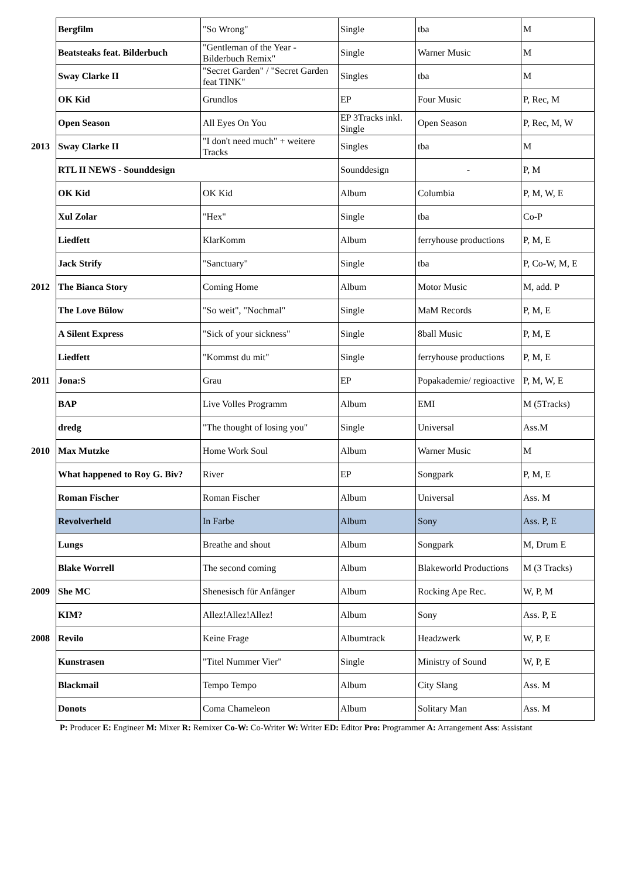| | Bergfilm | "So Wrong" | Single | tba | M |
| | Beatsteaks feat. Bilderbuch | "Gentleman of the Year - Bilderbuch Remix" | Single | Warner Music | M |
| | Sway Clarke II | "Secret Garden" / "Secret Garden feat TINK" | Singles | tba | M |
| | OK Kid | Grundlos | EP | Four Music | P, Rec, M |
| | Open Season | All Eyes On You | EP 3Tracks inkl. Single | Open Season | P, Rec, M, W |
| 2013 | Sway Clarke II | "I don't need much" + weitere Tracks | Singles | tba | M |
| | RTL II NEWS - Sounddesign | | Sounddesign | - | P, M |
| | OK Kid | OK Kid | Album | Columbia | P, M, W, E |
| | Xul Zolar | "Hex" | Single | tba | Co-P |
| | Liedfett | KlarKomm | Album | ferryhouse productions | P, M, E |
| | Jack Strify | "Sanctuary" | Single | tba | P, Co-W, M, E |
| 2012 | The Bianca Story | Coming Home | Album | Motor Music | M, add. P |
| | The Love Bülow | "So weit", "Nochmal" | Single | MaM Records | P, M, E |
| | A Silent Express | "Sick of your sickness" | Single | 8ball Music | P, M, E |
| | Liedfett | "Kommst du mit" | Single | ferryhouse productions | P, M, E |
| 2011 | Jona:S | Grau | EP | Popakademie/ regioactive | P, M, W, E |
| | BAP | Live Volles Programm | Album | EMI | M (5Tracks) |
| | dredg | "The thought of losing you" | Single | Universal | Ass.M |
| 2010 | Max Mutzke | Home Work Soul | Album | Warner Music | M |
| | What happened to Roy G. Biv? | River | EP | Songpark | P, M, E |
| | Roman Fischer | Roman Fischer | Album | Universal | Ass. M |
| | Revolverheld | In Farbe | Album | Sony | Ass. P, E |
| | Lungs | Breathe and shout | Album | Songpark | M, Drum E |
| | Blake Worrell | The second coming | Album | Blakeworld Productions | M (3 Tracks) |
| 2009 | She MC | Shenesisch für Anfänger | Album | Rocking Ape Rec. | W, P, M |
| | KIM? | Allez!Allez!Allez! | Album | Sony | Ass. P, E |
| 2008 | Revilo | Keine Frage | Albumtrack | Headzwerk | W, P, E |
| | Kunstrasen | "Titel Nummer Vier" | Single | Ministry of Sound | W, P, E |
| | Blackmail | Tempo Tempo | Album | City Slang | Ass. M |
| | Donots | Coma Chameleon | Album | Solitary Man | Ass. M |
P: Producer E: Engineer M: Mixer R: Remixer Co-W: Co-Writer W: Writer ED: Editor Pro: Programmer A: Arrangement Ass: Assistant